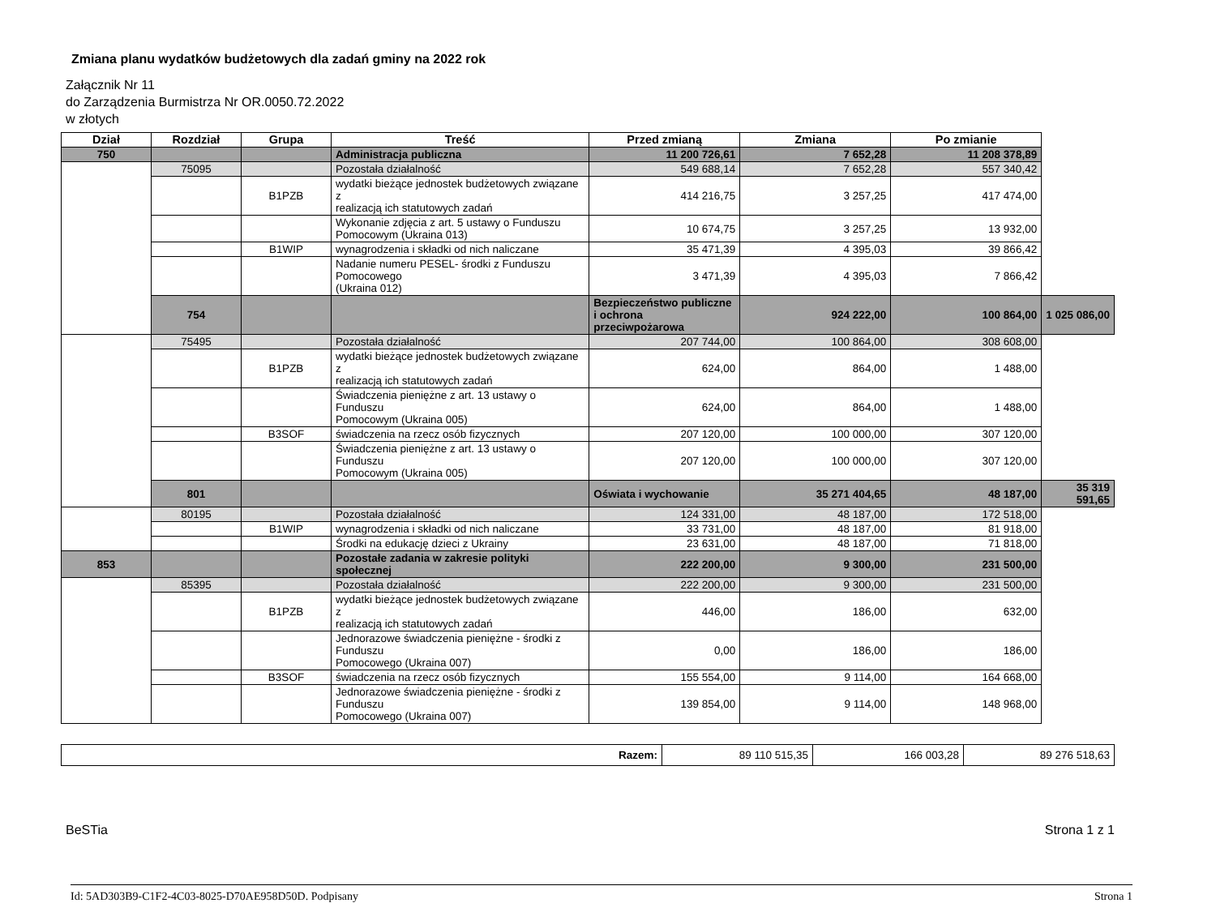Zmiana planu wydatków budżetowych dla zadań gminy na 2022 rok
Załącznik Nr 11
do Zarządzenia Burmistrza Nr OR.0050.72.2022
w złotych
| Dział | Rozdział | Grupa | Treść | Przed zmianą | Zmiana | Po zmianie | |
| --- | --- | --- | --- | --- | --- | --- | --- |
| 750 | | | Administracja publiczna | 11 200 726,61 | 7 652,28 | 11 208 378,89 | |
| | 75095 | | Pozostała działalność | 549 688,14 | 7 652,28 | 557 340,42 | |
| | | B1PZB | wydatki bieżące jednostek budżetowych związane z realizacją ich statutowych zadań | 414 216,75 | 3 257,25 | 417 474,00 | |
| | | | Wykonanie zdjęcia z art. 5 ustawy o Funduszu Pomocowym (Ukraina 013) | 10 674,75 | 3 257,25 | 13 932,00 | |
| | | B1WIP | wynagrodzenia i składki od nich naliczane | 35 471,39 | 4 395,03 | 39 866,42 | |
| | | | Nadanie numeru PESEL- środki z Funduszu Pomocowego (Ukraina 012) | 3 471,39 | 4 395,03 | 7 866,42 | |
| | 754 | | | Bezpieczeństwo publiczne i ochrona przeciwpożarowa | 924 222,00 | 100 864,00 | 1 025 086,00 |
| | 75495 | | Pozostała działalność | 207 744,00 | 100 864,00 | 308 608,00 | |
| | | B1PZB | wydatki bieżące jednostek budżetowych związane z realizacją ich statutowych zadań | 624,00 | 864,00 | 1 488,00 | |
| | | | Świadczenia pieniężne z art. 13 ustawy o Funduszu Pomocowym (Ukraina 005) | 624,00 | 864,00 | 1 488,00 | |
| | | B3SOF | świadczenia na rzecz osób fizycznych | 207 120,00 | 100 000,00 | 307 120,00 | |
| | | | Świadczenia pieniężne z art. 13 ustawy o Funduszu Pomocowym (Ukraina 005) | 207 120,00 | 100 000,00 | 307 120,00 | |
| | 801 | | | Oświata i wychowanie | 35 271 404,65 | 48 187,00 | 35 319 591,65 |
| | 80195 | | Pozostała działalność | 124 331,00 | 48 187,00 | 172 518,00 | |
| | | B1WIP | wynagrodzenia i składki od nich naliczane | 33 731,00 | 48 187,00 | 81 918,00 | |
| | | | Środki na edukację dzieci z Ukrainy | 23 631,00 | 48 187,00 | 71 818,00 | |
| 853 | | | Pozostałe zadania w zakresie polityki społecznej | 222 200,00 | 9 300,00 | 231 500,00 | |
| | 85395 | | Pozostała działalność | 222 200,00 | 9 300,00 | 231 500,00 | |
| | | B1PZB | wydatki bieżące jednostek budżetowych związane z realizacją ich statutowych zadań | 446,00 | 186,00 | 632,00 | |
| | | | Jednorazowe świadczenia pieniężne - środki z Funduszu Pomocowego (Ukraina 007) | 0,00 | 186,00 | 186,00 | |
| | | B3SOF | świadczenia na rzecz osób fizycznych | 155 554,00 | 9 114,00 | 164 668,00 | |
| | | | Jednorazowe świadczenia pieniężne - środki z Funduszu Pomocowego (Ukraina 007) | 139 854,00 | 9 114,00 | 148 968,00 | |
| Razem: | 89 110 515,35 | 166 003,28 | 89 276 518,63 |
BeSTia Strona 1 z 1
Id: 5AD303B9-C1F2-4C03-8025-D70AE958D50D. Podpisany Strona 1